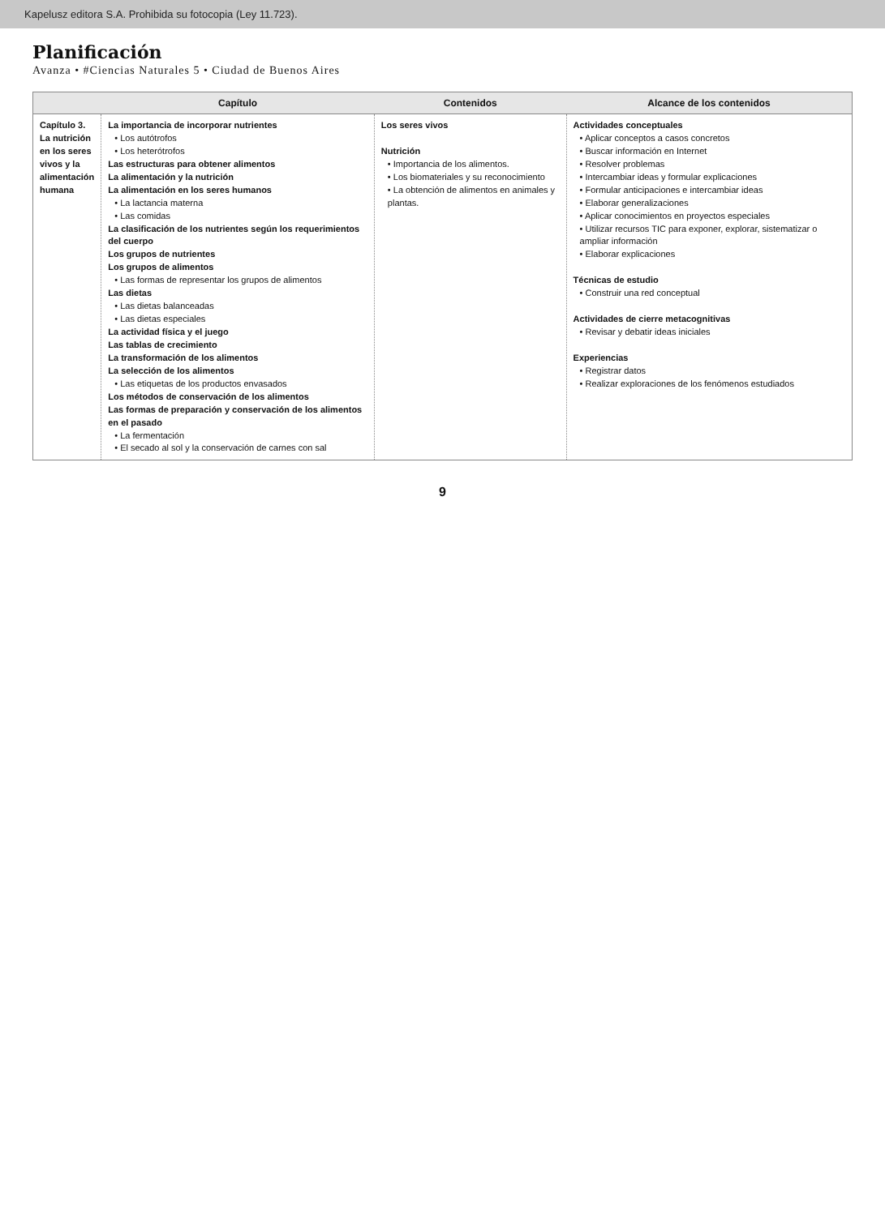Kapelusz editora S.A. Prohibida su fotocopia (Ley 11.723).
Planificación
Avanza • #Ciencias Naturales 5 • Ciudad de Buenos Aires
| | Capítulo | Contenidos | Alcance de los contenidos |
| --- | --- | --- | --- |
| Capítulo 3. La nutrición en los seres vivos y la alimentación humana | La importancia de incorporar nutrientes • Los autótrofos • Los heterótrofos Las estructuras para obtener alimentos La alimentación y la nutrición La alimentación en los seres humanos • La lactancia materna • Las comidas La clasificación de los nutrientes según los requerimientos del cuerpo Los grupos de nutrientes Los grupos de alimentos • Las formas de representar los grupos de alimentos Las dietas • Las dietas balanceadas • Las dietas especiales La actividad física y el juego Las tablas de crecimiento La transformación de los alimentos La selección de los alimentos • Las etiquetas de los productos envasados Los métodos de conservación de los alimentos Las formas de preparación y conservación de los alimentos en el pasado • La fermentación • El secado al sol y la conservación de carnes con sal | Los seres vivos Nutrición • Importancia de los alimentos. • Los biomateriales y su reconocimiento • La obtención de alimentos en animales y plantas. | Actividades conceptuales • Aplicar conceptos a casos concretos • Buscar información en Internet • Resolver problemas • Intercambiar ideas y formular explicaciones • Formular anticipaciones e intercambiar ideas • Elaborar generalizaciones • Aplicar conocimientos en proyectos especiales • Utilizar recursos TIC para exponer, explorar, sistematizar o ampliar información • Elaborar explicaciones Técnicas de estudio • Construir una red conceptual Actividades de cierre metacognitivas • Revisar y debatir ideas iniciales Experiencias • Registrar datos • Realizar exploraciones de los fenómenos estudiados |
9